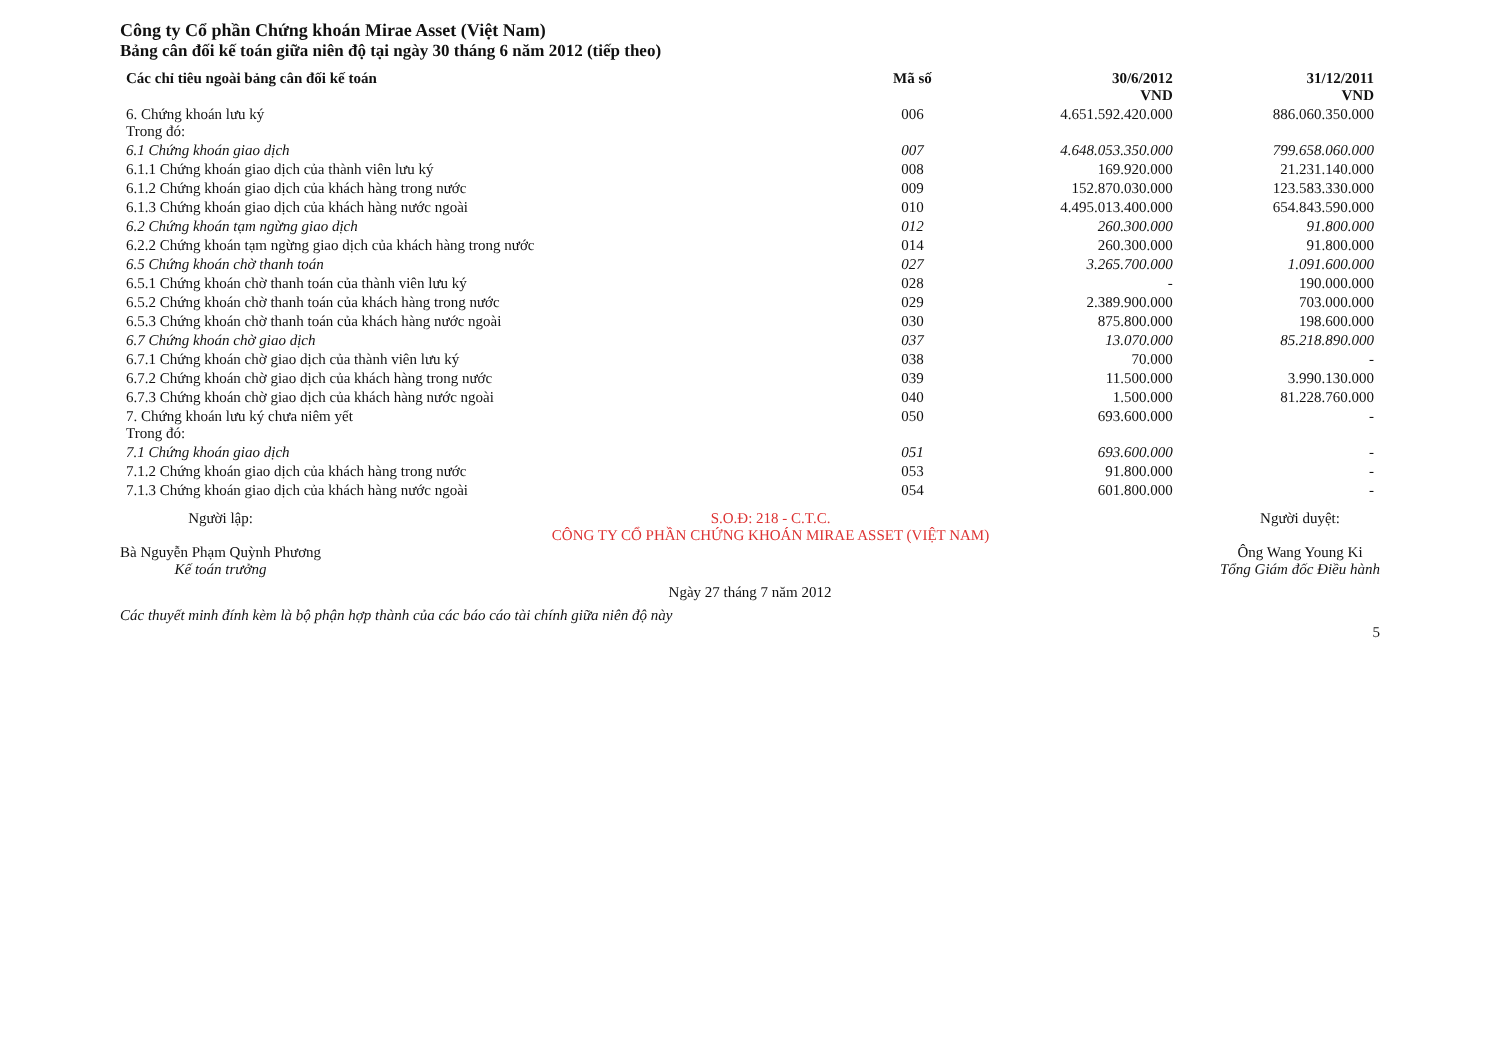Công ty Cổ phần Chứng khoán Mirae Asset (Việt Nam)
Bảng cân đối kế toán giữa niên độ tại ngày 30 tháng 6 năm 2012 (tiếp theo)
| Các chỉ tiêu ngoài bảng cân đối kế toán | Mã số | 30/6/2012 VND | 31/12/2011 VND |
| --- | --- | --- | --- |
| 6. Chứng khoán lưu ký Trong đó: | 006 | 4.651.592.420.000 | 886.060.350.000 |
| 6.1 Chứng khoán giao dịch | 007 | 4.648.053.350.000 | 799.658.060.000 |
| 6.1.1 Chứng khoán giao dịch của thành viên lưu ký | 008 | 169.920.000 | 21.231.140.000 |
| 6.1.2 Chứng khoán giao dịch của khách hàng trong nước | 009 | 152.870.030.000 | 123.583.330.000 |
| 6.1.3 Chứng khoán giao dịch của khách hàng nước ngoài | 010 | 4.495.013.400.000 | 654.843.590.000 |
| 6.2 Chứng khoán tạm ngừng giao dịch | 012 | 260.300.000 | 91.800.000 |
| 6.2.2 Chứng khoán tạm ngừng giao dịch của khách hàng trong nước | 014 | 260.300.000 | 91.800.000 |
| 6.5 Chứng khoán chờ thanh toán | 027 | 3.265.700.000 | 1.091.600.000 |
| 6.5.1 Chứng khoán chờ thanh toán của thành viên lưu ký | 028 | - | 190.000.000 |
| 6.5.2 Chứng khoán chờ thanh toán của khách hàng trong nước | 029 | 2.389.900.000 | 703.000.000 |
| 6.5.3 Chứng khoán chờ thanh toán của khách hàng nước ngoài | 030 | 875.800.000 | 198.600.000 |
| 6.7 Chứng khoán chờ giao dịch | 037 | 13.070.000 | 85.218.890.000 |
| 6.7.1 Chứng khoán chờ giao dịch của thành viên lưu ký | 038 | 70.000 | - |
| 6.7.2 Chứng khoán chờ giao dịch của khách hàng trong nước | 039 | 11.500.000 | 3.990.130.000 |
| 6.7.3 Chứng khoán chờ giao dịch của khách hàng nước ngoài | 040 | 1.500.000 | 81.228.760.000 |
| 7. Chứng khoán lưu ký chưa niêm yết Trong đó: | 050 | 693.600.000 | - |
| 7.1 Chứng khoán giao dịch | 051 | 693.600.000 | - |
| 7.1.2 Chứng khoán giao dịch của khách hàng trong nước | 053 | 91.800.000 | - |
| 7.1.3 Chứng khoán giao dịch của khách hàng nước ngoài | 054 | 601.800.000 | - |
Người lập:
Bà Nguyễn Phạm Quỳnh Phương
Kế toán trưởng
S.O.Đ: 218 - C.T.C.
CÔNG TY CỔ PHẦN CHỨNG KHOÁN MIRAE ASSET (VIỆT NAM)
Người duyệt:
Ông Wang Young Ki
Tổng Giám đốc Điều hành
Ngày 27 tháng 7 năm 2012
Các thuyết minh đính kèm là bộ phận hợp thành của các báo cáo tài chính giữa niên độ này
5